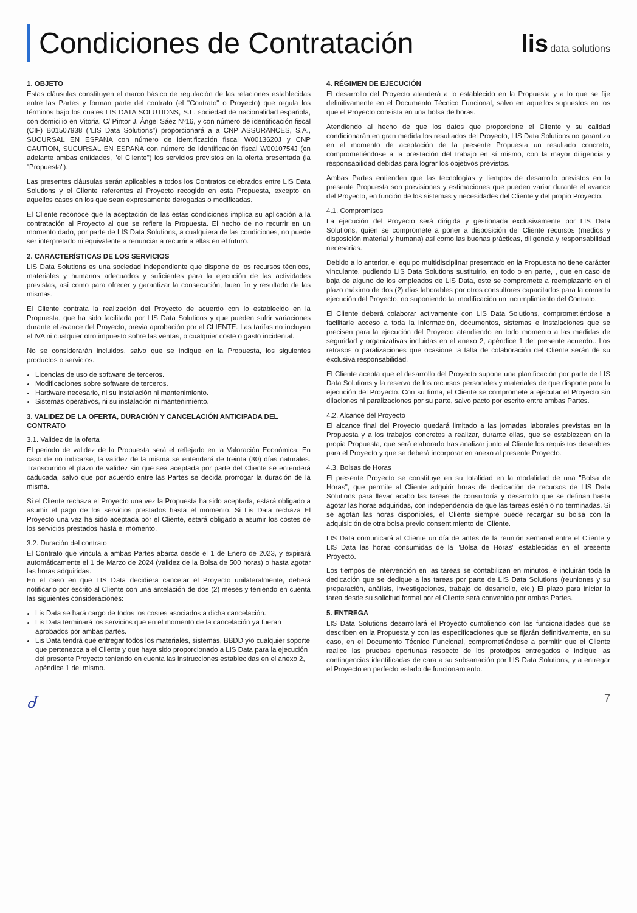Condiciones de Contratación
lis data solutions
1. OBJETO
Estas cláusulas constituyen el marco básico de regulación de las relaciones establecidas entre las Partes y forman parte del contrato (el "Contrato" o Proyecto) que regula los términos bajo los cuales LIS DATA SOLUTIONS, S.L. sociedad de nacionalidad española, con domicilio en Vitoria, C/ Pintor J. Ángel Sáez Nº16, y con número de identificación fiscal (CIF) B01507938 ("LIS Data Solutions") proporcionará a a CNP ASSURANCES, S.A., SUCURSAL EN ESPAÑA con número de identificación fiscal W0013620J y CNP CAUTION, SUCURSAL EN ESPAÑA con número de identificación fiscal W0010754J (en adelante ambas entidades, "el Cliente") los servicios previstos en la oferta presentada (la "Propuesta").
Las presentes cláusulas serán aplicables a todos los Contratos celebrados entre LIS Data Solutions y el Cliente referentes al Proyecto recogido en esta Propuesta, excepto en aquellos casos en los que sean expresamente derogadas o modificadas.
El Cliente reconoce que la aceptación de las estas condiciones implica su aplicación a la contratación al Proyecto al que se refiere la Propuesta. El hecho de no recurrir en un momento dado, por parte de LIS Data Solutions, a cualquiera de las condiciones, no puede ser interpretado ni equivalente a renunciar a recurrir a ellas en el futuro.
2. CARACTERÍSTICAS DE LOS SERVICIOS
LIS Data Solutions es una sociedad independiente que dispone de los recursos técnicos, materiales y humanos adecuados y suficientes para la ejecución de las actividades previstas, así como para ofrecer y garantizar la consecución, buen fin y resultado de las mismas.
El Cliente contrata la realización del Proyecto de acuerdo con lo establecido en la Propuesta, que ha sido facilitada por LIS Data Solutions y que pueden sufrir variaciones durante el avance del Proyecto, previa aprobación por el CLIENTE. Las tarifas no incluyen el IVA ni cualquier otro impuesto sobre las ventas, o cualquier coste o gasto incidental.
No se considerarán incluidos, salvo que se indique en la Propuesta, los siguientes productos o servicios:
Licencias de uso de software de terceros.
Modificaciones sobre software de terceros.
Hardware necesario, ni su instalación ni mantenimiento.
Sistemas operativos, ni su instalación ni mantenimiento.
3. VALIDEZ DE LA OFERTA, DURACIÓN Y CANCELACIÓN ANTICIPADA DEL CONTRATO
3.1. Validez de la oferta
El periodo de validez de la Propuesta será el reflejado en la Valoración Económica. En caso de no indicarse, la validez de la misma se entenderá de treinta (30) días naturales. Transcurrido el plazo de validez sin que sea aceptada por parte del Cliente se entenderá caducada, salvo que por acuerdo entre las Partes se decida prorrogar la duración de la misma.
Si el Cliente rechaza el Proyecto una vez la Propuesta ha sido aceptada, estará obligado a asumir el pago de los servicios prestados hasta el momento. Si Lis Data rechaza El Proyecto una vez ha sido aceptada por el Cliente, estará obligado a asumir los costes de los servicios prestados hasta el momento.
3.2. Duración del contrato
El Contrato que vincula a ambas Partes abarca desde el 1 de Enero de 2023, y expirará automáticamente el 1 de Marzo de 2024 (validez de la Bolsa de 500 horas) o hasta agotar las horas adquiridas.
En el caso en que LIS Data decidiera cancelar el Proyecto unilateralmente, deberá notificarlo por escrito al Cliente con una antelación de dos (2) meses y teniendo en cuenta las siguientes consideraciones:
Lis Data se hará cargo de todos los costes asociados a dicha cancelación.
Lis Data terminará los servicios que en el momento de la cancelación ya fueran aprobados por ambas partes.
Lis Data tendrá que entregar todos los materiales, sistemas, BBDD y/o cualquier soporte que pertenezca a el Cliente y que haya sido proporcionado a LIS Data para la ejecución del presente Proyecto teniendo en cuenta las instrucciones establecidas en el anexo 2, apéndice 1 del mismo.
4. RÉGIMEN DE EJECUCIÓN
El desarrollo del Proyecto atenderá a lo establecido en la Propuesta y a lo que se fije definitivamente en el Documento Técnico Funcional, salvo en aquellos supuestos en los que el Proyecto consista en una bolsa de horas.
Atendiendo al hecho de que los datos que proporcione el Cliente y su calidad condicionarán en gran medida los resultados del Proyecto, LIS Data Solutions no garantiza en el momento de aceptación de la presente Propuesta un resultado concreto, comprometiéndose a la prestación del trabajo en sí mismo, con la mayor diligencia y responsabilidad debidas para lograr los objetivos previstos.
Ambas Partes entienden que las tecnologías y tiempos de desarrollo previstos en la presente Propuesta son previsiones y estimaciones que pueden variar durante el avance del Proyecto, en función de los sistemas y necesidades del Cliente y del propio Proyecto.
4.1. Compromisos
La ejecución del Proyecto será dirigida y gestionada exclusivamente por LIS Data Solutions, quien se compromete a poner a disposición del Cliente recursos (medios y disposición material y humana) así como las buenas prácticas, diligencia y responsabilidad necesarias.
Debido a lo anterior, el equipo multidisciplinar presentado en la Propuesta no tiene carácter vinculante, pudiendo LIS Data Solutions sustituirlo, en todo o en parte, , que en caso de baja de alguno de los empleados de LIS Data, este se compromete a reemplazarlo en el plazo máximo de dos (2) días laborables por otros consultores capacitados para la correcta ejecución del Proyecto, no suponiendo tal modificación un incumplimiento del Contrato.
El Cliente deberá colaborar activamente con LIS Data Solutions, comprometiéndose a facilitarle acceso a toda la información, documentos, sistemas e instalaciones que se precisen para la ejecución del Proyecto atendiendo en todo momento a las medidas de seguridad y organizativas incluidas en el anexo 2, apéndice 1 del presente acuerdo.. Los retrasos o paralizaciones que ocasione la falta de colaboración del Cliente serán de su exclusiva responsabilidad.
El Cliente acepta que el desarrollo del Proyecto supone una planificación por parte de LIS Data Solutions y la reserva de los recursos personales y materiales de que dispone para la ejecución del Proyecto. Con su firma, el Cliente se compromete a ejecutar el Proyecto sin dilaciones ni paralizaciones por su parte, salvo pacto por escrito entre ambas Partes.
4.2. Alcance del Proyecto
El alcance final del Proyecto quedará limitado a las jornadas laborales previstas en la Propuesta y a los trabajos concretos a realizar, durante ellas, que se establezcan en la propia Propuesta, que será elaborado tras analizar junto al Cliente los requisitos deseables para el Proyecto y que se deberá incorporar en anexo al presente Proyecto.
4.3. Bolsas de Horas
El presente Proyecto se constituye en su totalidad en la modalidad de una "Bolsa de Horas", que permite al Cliente adquirir horas de dedicación de recursos de LIS Data Solutions para llevar acabo las tareas de consultoría y desarrollo que se definan hasta agotar las horas adquiridas, con independencia de que las tareas estén o no terminadas. Si se agotan las horas disponibles, el Cliente siempre puede recargar su bolsa con la adquisición de otra bolsa previo consentimiento del Cliente.
LIS Data comunicará al Cliente un día de antes de la reunión semanal entre el Cliente y LIS Data las horas consumidas de la "Bolsa de Horas" establecidas en el presente Proyecto.
Los tiempos de intervención en las tareas se contabilizan en minutos, e incluirán toda la dedicación que se dedique a las tareas por parte de LIS Data Solutions (reuniones y su preparación, análisis, investigaciones, trabajo de desarrollo, etc.) El plazo para iniciar la tarea desde su solicitud formal por el Cliente será convenido por ambas Partes.
5. ENTREGA
LIS Data Solutions desarrollará el Proyecto cumpliendo con las funcionalidades que se describen en la Propuesta y con las especificaciones que se fijarán definitivamente, en su caso, en el Documento Técnico Funcional, comprometiéndose a permitir que el Cliente realice las pruebas oportunas respecto de los prototipos entregados e indique las contingencias identificadas de cara a su subsanación por LIS Data Solutions, y a entregar el Proyecto en perfecto estado de funcionamiento.
Ꮷ 7